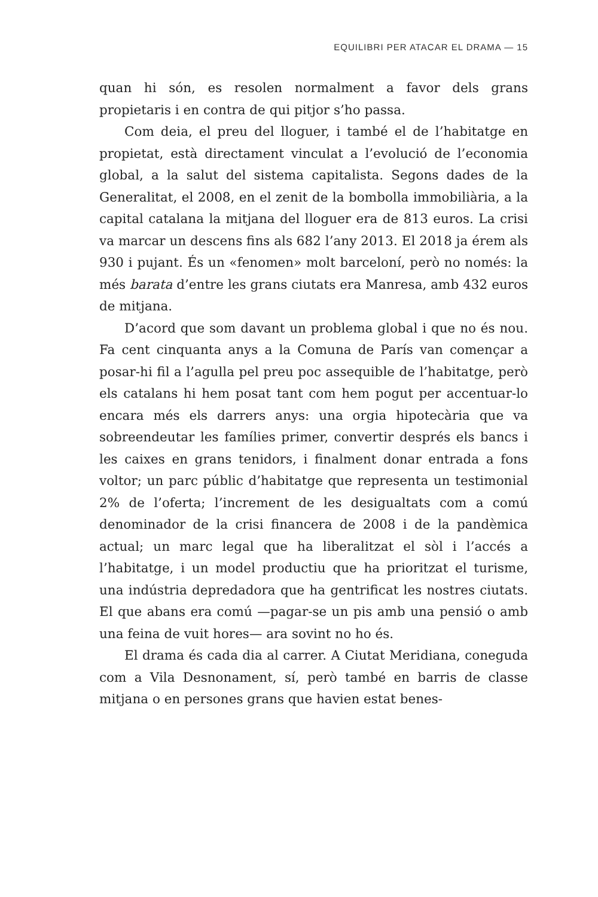EQUILIBRI PER ATACAR EL DRAMA — 15
quan hi són, es resolen normalment a favor dels grans propietaris i en contra de qui pitjor s’ho passa.
Com deia, el preu del lloguer, i també el de l’habitatge en propietat, està directament vinculat a l’evolució de l’economia global, a la salut del sistema capitalista. Segons dades de la Generalitat, el 2008, en el zenit de la bombolla immobiliària, a la capital catalana la mitjana del lloguer era de 813 euros. La crisi va marcar un descens fins als 682 l’any 2013. El 2018 ja érem als 930 i pujant. És un «fenomen» molt barceloní, però no només: la més barata d’entre les grans ciutats era Manresa, amb 432 euros de mitjana.
D’acord que som davant un problema global i que no és nou. Fa cent cinquanta anys a la Comuna de París van començar a posar-hi fil a l’agulla pel preu poc assequible de l’habitatge, però els catalans hi hem posat tant com hem pogut per accentuar-lo encara més els darrers anys: una orgia hipotecària que va sobreendeutar les famílies primer, convertir després els bancs i les caixes en grans tenidors, i finalment donar entrada a fons voltor; un parc públic d’habitatge que representa un testimonial 2% de l’oferta; l’increment de les desigualtats com a comú denominador de la crisi financera de 2008 i de la pandèmica actual; un marc legal que ha liberalitzat el sòl i l’accés a l’habitatge, i un model productiu que ha prioritzat el turisme, una indústria depredadora que ha gentrificat les nostres ciutats. El que abans era comú —pagar-se un pis amb una pensió o amb una feina de vuit hores— ara sovint no ho és.
El drama és cada dia al carrer. A Ciutat Meridiana, coneguda com a Vila Desnonament, sí, però també en barris de classe mitjana o en persones grans que havien estat benes-